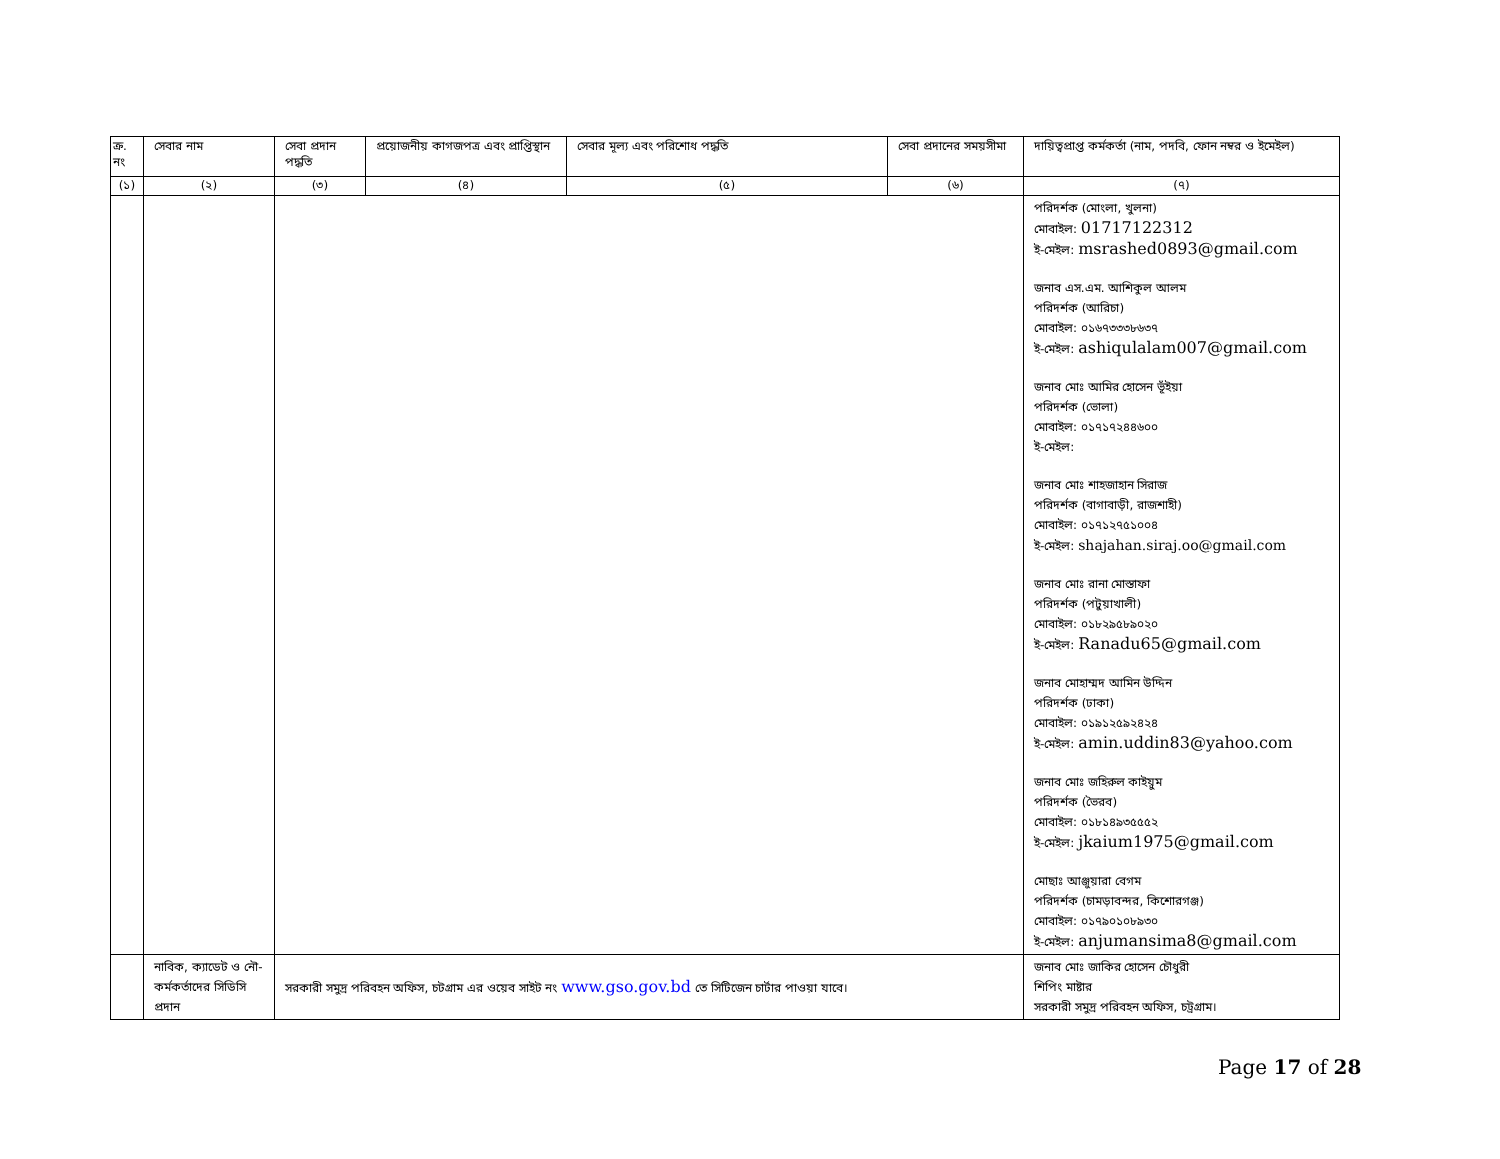| ক্র. নং | সেবার নাম | সেবা প্রদান পদ্ধতি | প্রয়োজনীয় কাগজপত্র এবং প্রাপ্তিস্থান | সেবার মূল্য এবং পরিশোধ পদ্ধতি | সেবা প্রদানের সময়সীমা | দায়িত্বপ্রাপ্ত কর্মকর্তা (নাম, পদবি, ফোন নম্বর ও ইমেইল) |
| --- | --- | --- | --- | --- | --- | --- |
| (১) | (২) | (৩) | (৪) | (৫) | (৬) | (৭) |
| | | | | | | পরিদর্শক (মোংলা, খুলনা) মোবাইল: 01717122312 ই-মেইল: msrashed0893@gmail.com জনাব এস.এম. আশিকুল আলম পরিদর্শক (আরিচা) মোবাইল: ০১৬৭৩৩৩৮৬৩৭ ই-মেইল: ashiqulalam007@gmail.com জনাব মোঃ আমির হোসেন ভূঁইয়া পরিদর্শক (ভোলা) মোবাইল: ০১৭১৭২৪৪৬০০ ই-মেইল: জনাব মোঃ শাহজাহান সিরাজ পরিদর্শক (বাগাবাড়ী, রাজশাহী) মোবাইল: ০১৭১২৭৫১০০৪ ই-মেইল: shajahan.siraj.oo@gmail.com জনাব মোঃ রানা মোস্তাফা পরিদর্শক (পটুয়াখালী) মোবাইল: ০১৮২৯৫৮৯০২০ ই-মেইল: Ranadu65@gmail.com জনাব মোহাম্মদ আমিন উদ্দিন পরিদর্শক (ঢাকা) মোবাইল: ০১৯১২৫৯২৪২৪ ই-মেইল: amin.uddin83@yahoo.com জনাব মোঃ জহিরুল কাইয়ুম পরিদর্শক (ভৈরব) মোবাইল: ০১৮১৪৯৩৫৫৫২ ই-মেইল: jkaium1975@gmail.com মোছাঃ আঞ্জুয়ারা বেগম পরিদর্শক (চামড়াবন্দর, কিশোরগঞ্জ) মোবাইল: ০১৭৯০১০৮৯৩০ ই-মেইল: anjumansima8@gmail.com |
| | নাবিক, ক্যাডেট ও নৌ-কর্মকর্তাদের সিডিসি প্রদান | সরকারী সমুদ্র পরিবহন অফিস, চটগ্রাম এর ওয়েব সাইট নং www.gso.gov.bd তে সিটিজেন চার্টার পাওয়া যাবে। | | | | জনাব মোঃ জাকির হোসেন চৌধুরী শিপিং মাষ্টার সরকারী সমুদ্র পরিবহন অফিস, চট্রগ্রাম। |
Page 17 of 28